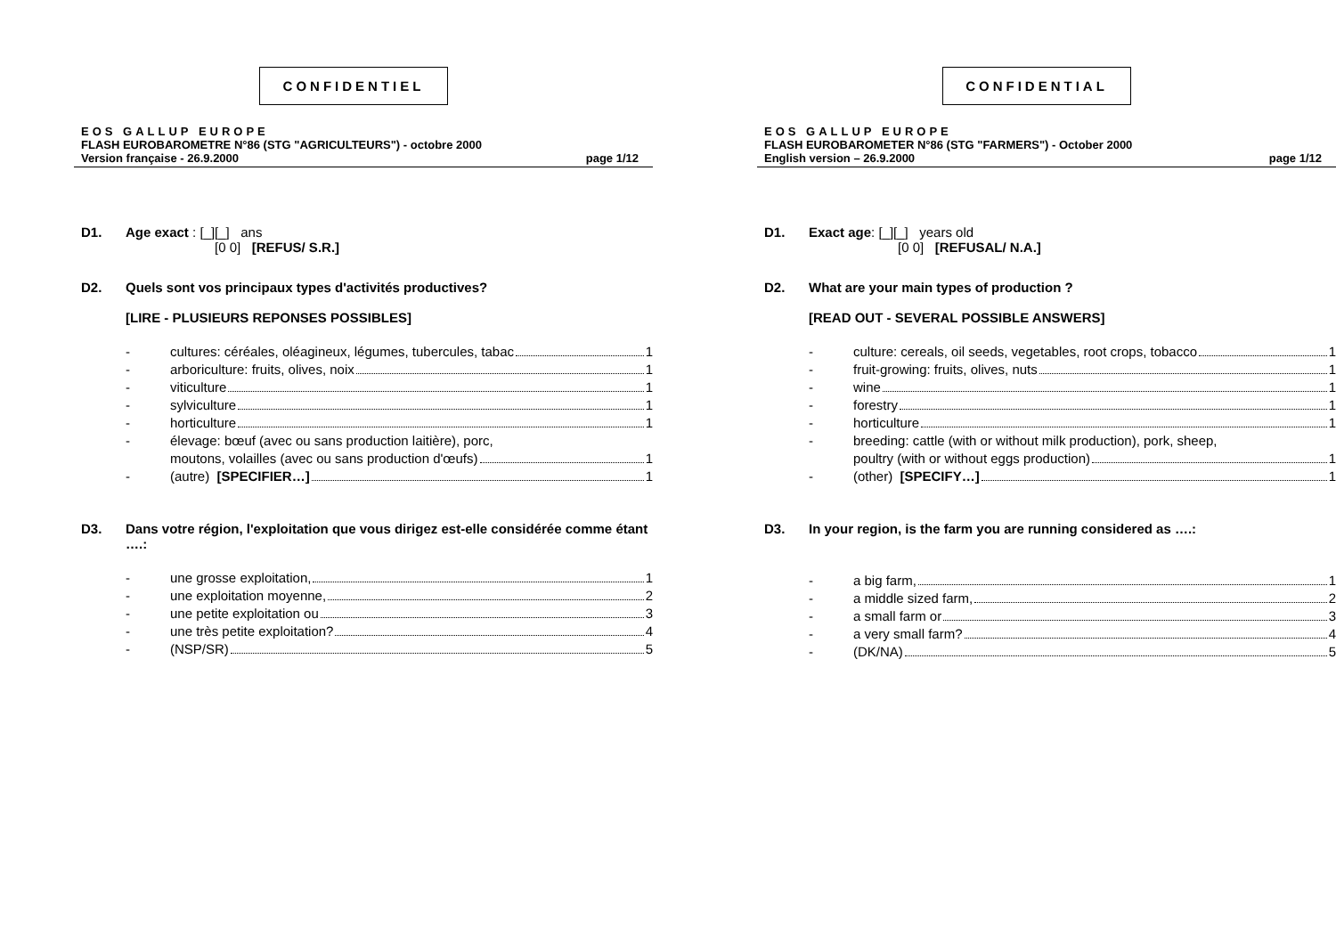CONFIDENTIEL
EOS GALLUP EUROPE
FLASH EUROBAROMETRE N°86 (STG "AGRICULTEURS") - octobre 2000
Version française - 26.9.2000 page 1/12
D1. Age exact : [_][_] ans
[0 0] [REFUS/ S.R.]
D2. Quels sont vos principaux types d'activités productives?
[LIRE - PLUSIEURS REPONSES POSSIBLES]
- cultures: céréales, oléagineux, légumes, tubercules, tabac 1
- arboriculture: fruits, olives, noix 1
- viticulture 1
- sylviculture 1
- horticulture 1
- élevage: bœuf (avec ou sans production laitière), porc,
moutons, volailles (avec ou sans production d'œufs) 1
- (autre) [SPECIFIER…] 1
D3. Dans votre région, l'exploitation que vous dirigez est-elle considérée comme étant ….:
- une grosse exploitation, 1
- une exploitation moyenne, 2
- une petite exploitation ou 3
- une très petite exploitation? 4
- (NSP/SR) 5
CONFIDENTIAL
EOS GALLUP EUROPE
FLASH EUROBAROMETER N°86 (STG "FARMERS") - October 2000
English version – 26.9.2000 page 1/12
D1. Exact age: [_][_] years old
[0 0] [REFUSAL/ N.A.]
D2. What are your main types of production ?
[READ OUT - SEVERAL POSSIBLE ANSWERS]
- culture: cereals, oil seeds, vegetables, root crops, tobacco 1
- fruit-growing: fruits, olives, nuts 1
- wine 1
- forestry 1
- horticulture 1
- breeding: cattle (with or without milk production), pork, sheep,
poultry (with or without eggs production) 1
- (other) [SPECIFY…] 1
D3. In your region, is the farm you are running considered as ….:
- a big farm, 1
- a middle sized farm, 2
- a small farm or 3
- a very small farm? 4
- (DK/NA) 5